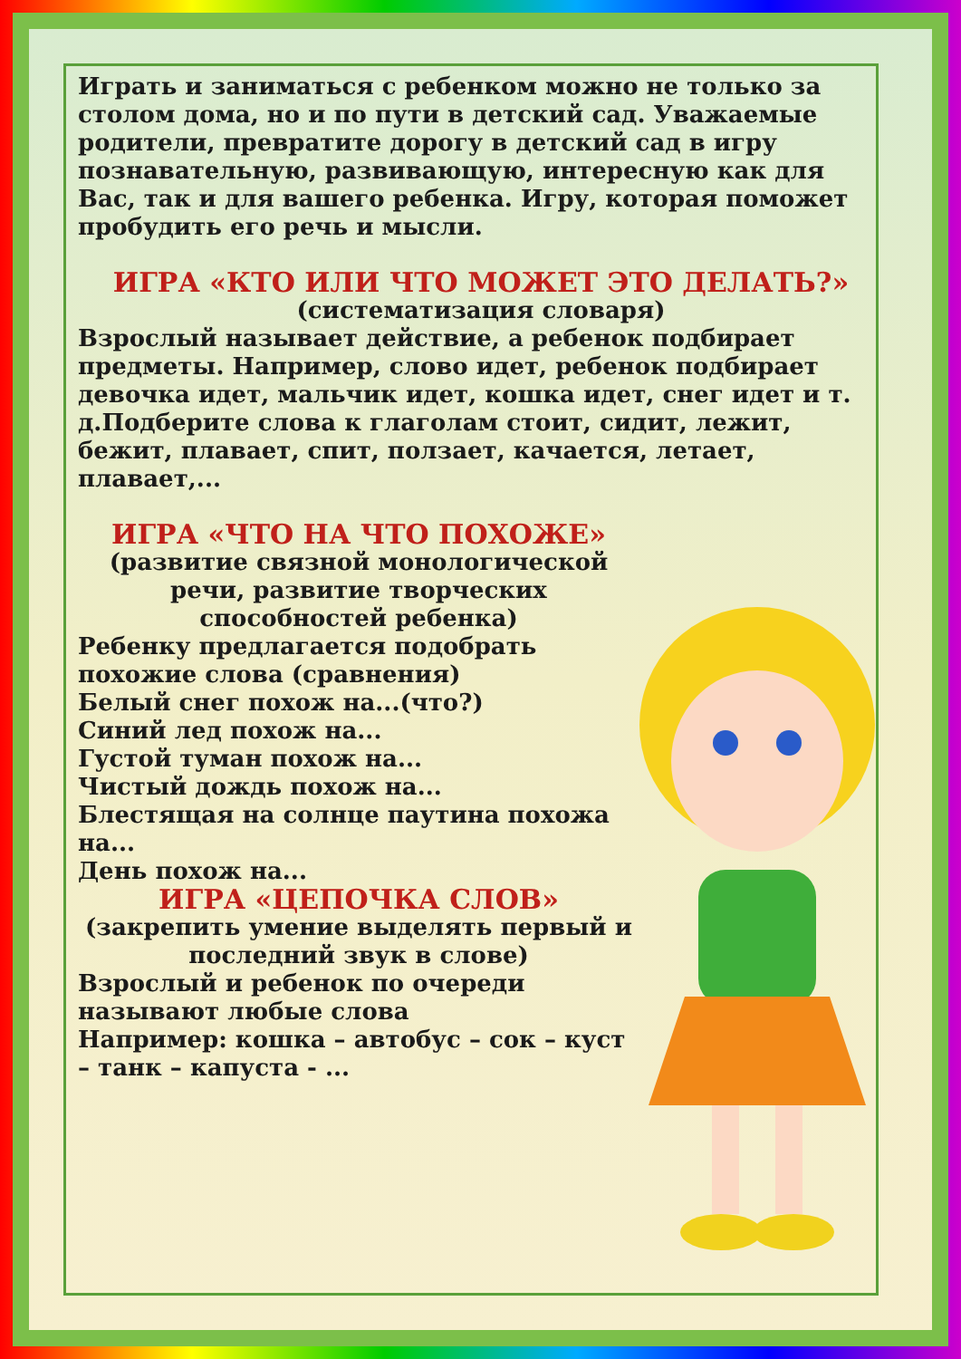Играть и заниматься с ребенком можно не только за столом дома, но и по пути в детский сад. Уважаемые родители, превратите дорогу в детский сад в игру познавательную, развивающую, интересную как для Вас, так и для вашего ребенка. Игру, которая поможет пробудить его речь и мысли.
ИГРА «КТО ИЛИ ЧТО МОЖЕТ ЭТО ДЕЛАТЬ?»
(систематизация словаря)
Взрослый называет действие, а ребенок подбирает предметы. Например, слово идет, ребенок подбирает девочка идет, мальчик идет, кошка идет, снег идет и т. д.Подберите слова к глаголам стоит, сидит, лежит, бежит, плавает, спит, ползает, качается, летает, плавает,...
ИГРА «ЧТО НА ЧТО ПОХОЖЕ»
(развитие связной монологической речи, развитие творческих способностей ребенка)
Ребенку предлагается подобрать похожие слова (сравнения)
Белый снег похож на...(что?)
Синий лед похож на...
Густой туман похож на...
Чистый дождь похож на...
Блестящая на солнце паутина похожа на...
День похож на...
ИГРА «ЦЕПОЧКА СЛОВ»
(закрепить умение выделять первый и последний звук в слове)
Взрослый и ребенок по очереди называют любые слова
Например: кошка – автобус – сок – куст – танк – капуста - ...